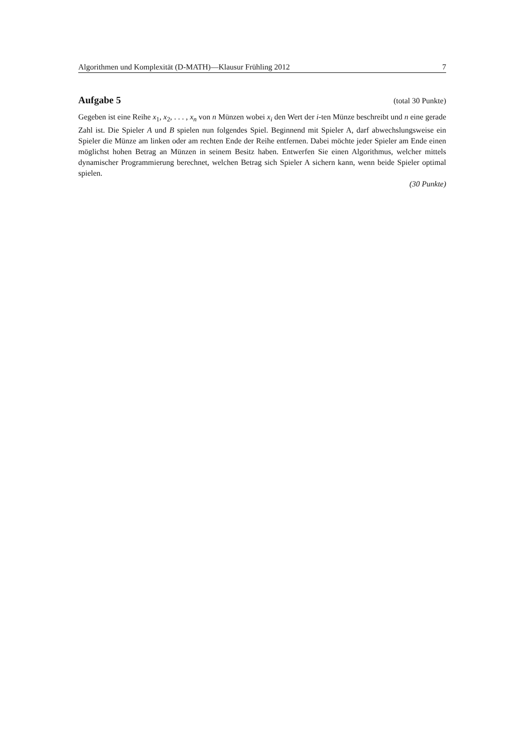Algorithmen und Komplexität (D-MATH)—Klausur Frühling 2012 7
Aufgabe 5
(total 30 Punkte)
Gegeben ist eine Reihe x<sub>1</sub>, x<sub>2</sub>, . . . , x<sub>n</sub> von n Münzen wobei x<sub>i</sub> den Wert der i-ten Münze beschreibt und n eine gerade Zahl ist. Die Spieler A und B spielen nun folgendes Spiel. Beginnend mit Spieler A, darf abwechslungsweise ein Spieler die Münze am linken oder am rechten Ende der Reihe entfernen. Dabei möchte jeder Spieler am Ende einen möglichst hohen Betrag an Münzen in seinem Besitz haben. Entwerfen Sie einen Algorithmus, welcher mittels dynamischer Programmierung berechnet, welchen Betrag sich Spieler A sichern kann, wenn beide Spieler optimal spielen.
(30 Punkte)